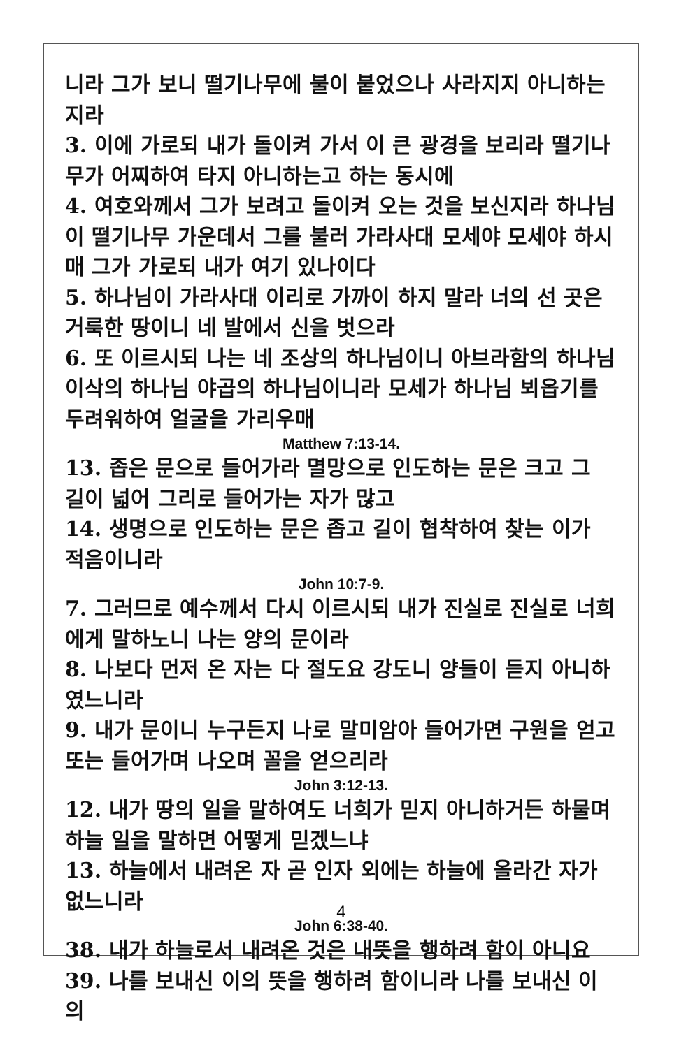니라 그가 보니 떨기나무에 불이 붙었으나 사라지지 아니하는지라
3. 이에 가로되 내가 돌이켜 가서 이 큰 광경을 보리라 떨기나무가 어찌하여 타지 아니하는고 하는 동시에
4. 여호와께서 그가 보려고 돌이켜 오는 것을 보신지라 하나님이 떨기나무 가운데서 그를 불러 가라사대 모세야 모세야 하시매 그가 가로되 내가 여기 있나이다
5. 하나님이 가라사대 이리로 가까이 하지 말라 너의 선 곳은 거룩한 땅이니 네 발에서 신을 벗으라
6. 또 이르시되 나는 네 조상의 하나님이니 아브라함의 하나님 이삭의 하나님 야곱의 하나님이니라 모세가 하나님 뵈옵기를 두려워하여 얼굴을 가리우매
Matthew 7:13-14.
13. 좁은 문으로 들어가라 멸망으로 인도하는 문은 크고 그 길이 넓어 그리로 들어가는 자가 많고
14. 생명으로 인도하는 문은 좁고 길이 협착하여 찾는 이가 적음이니라
John 10:7-9.
7. 그러므로 예수께서 다시 이르시되 내가 진실로 진실로 너희에게 말하노니 나는 양의 문이라
8. 나보다 먼저 온 자는 다 절도요 강도니 양들이 듣지 아니하였느니라
9. 내가 문이니 누구든지 나로 말미암아 들어가면 구원을 얻고 또는 들어가며 나오며 꼴을 얻으리라
John 3:12-13.
12. 내가 땅의 일을 말하여도 너희가 믿지 아니하거든 하물며 하늘 일을 말하면 어떻게 믿겠느냐
13. 하늘에서 내려온 자 곧 인자 외에는 하늘에 올라간 자가 없느니라
John 6:38-40.
38. 내가 하늘로서 내려온 것은 내뜻을 행하려 함이 아니요
39. 나를 보내신 이의 뜻을 행하려 함이니라 나를 보내신 이의
4